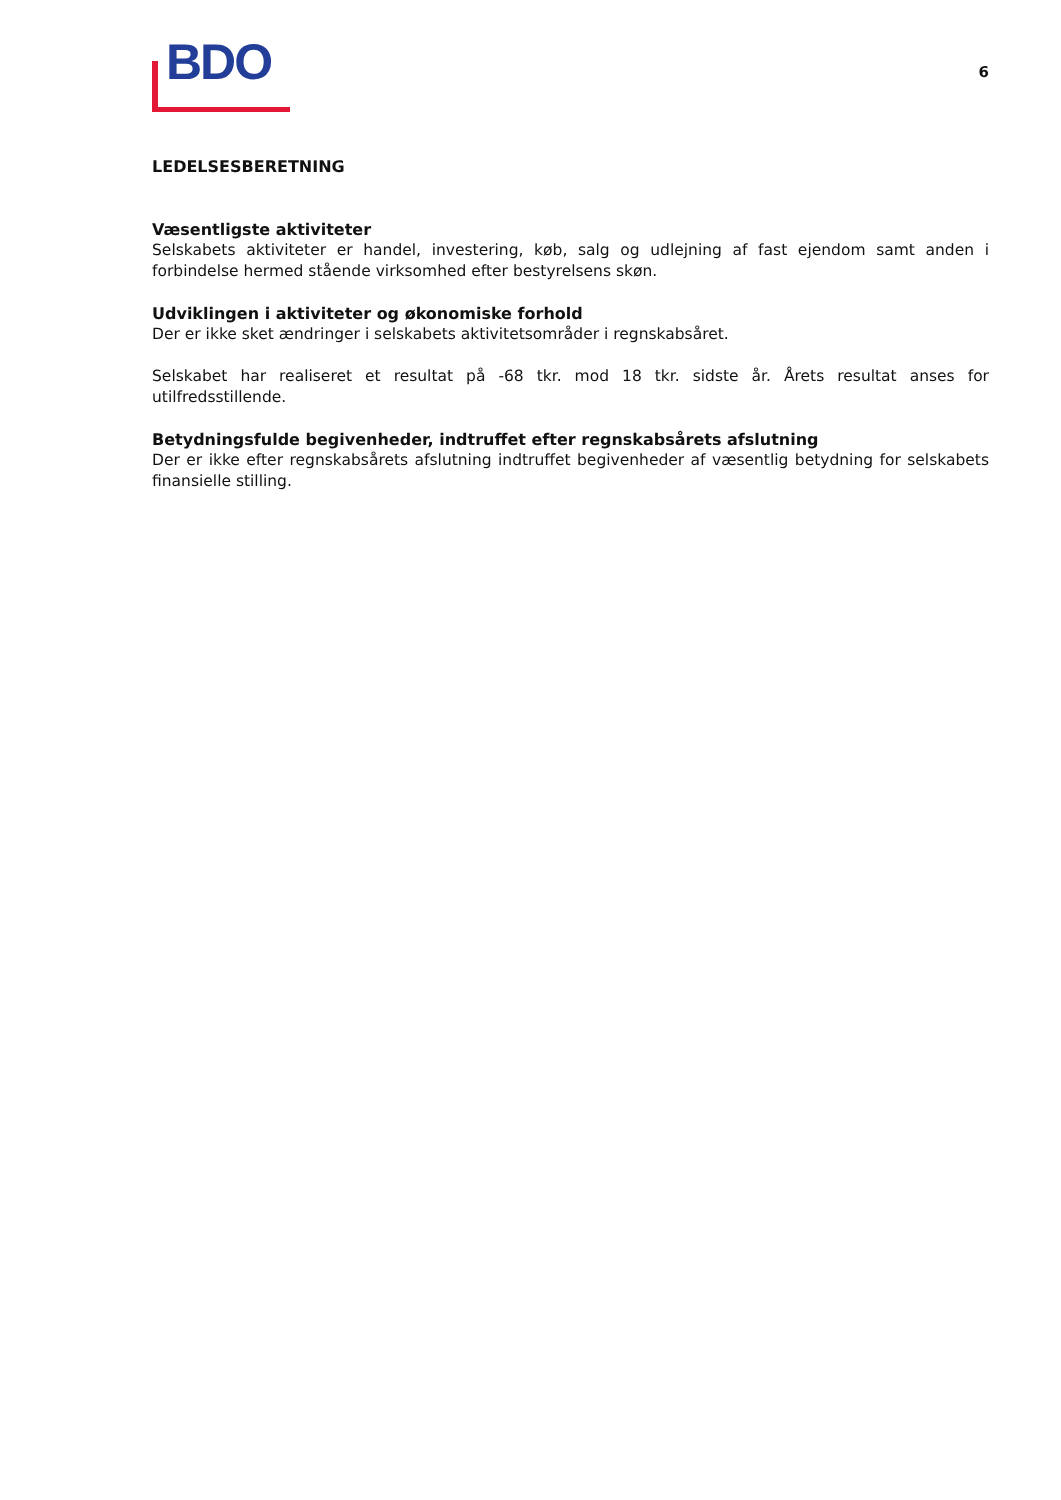BDO
6
LEDELSESBERETNING
Væsentligste aktiviteter
Selskabets aktiviteter er handel, investering, køb, salg og udlejning af fast ejendom samt anden i forbindelse hermed stående virksomhed efter bestyrelsens skøn.
Udviklingen i aktiviteter og økonomiske forhold
Der er ikke sket ændringer i selskabets aktivitetsområder i regnskabsåret.
Selskabet har realiseret et resultat på -68 tkr. mod 18 tkr. sidste år. Årets resultat anses for utilfredsstillende.
Betydningsfulde begivenheder, indtruffet efter regnskabsårets afslutning
Der er ikke efter regnskabsårets afslutning indtruffet begivenheder af væsentlig betydning for selskabets finansielle stilling.